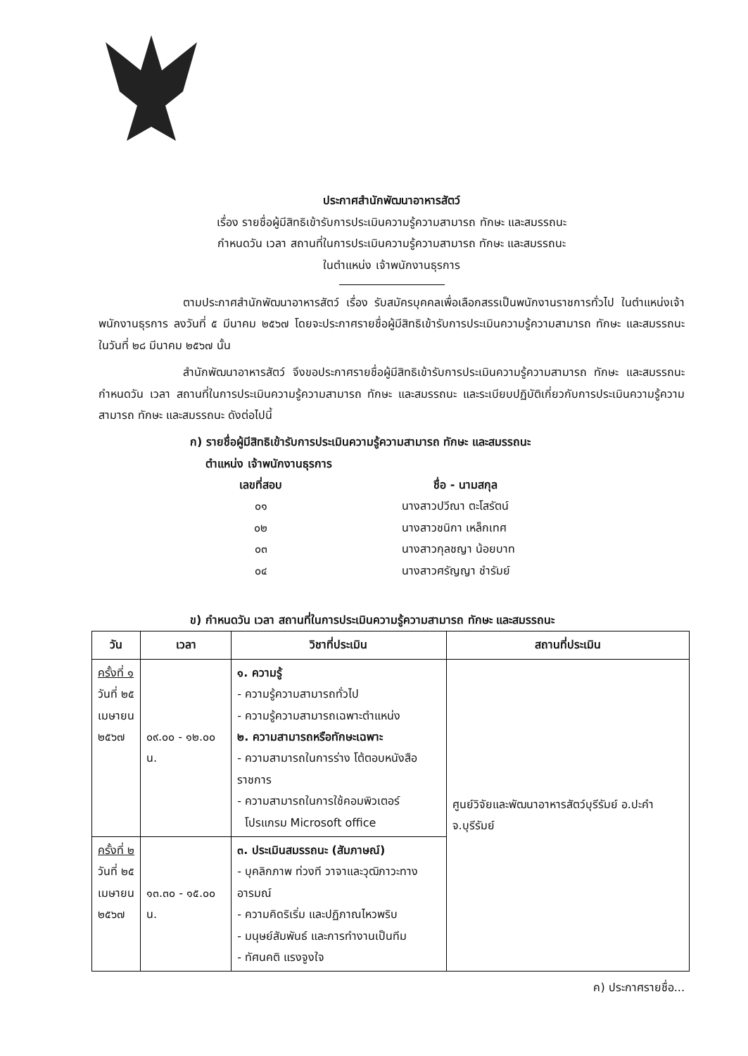ประกาศสำนักพัฒนาอาหารสัตว์
เรื่อง รายชื่อผู้มีสิทธิเข้ารับการประเมินความรู้ความสามารถ ทักษะ และสมรรถนะ
กำหนดวัน เวลา สถานที่ในการประเมินความรู้ความสามารถ ทักษะ และสมรรถนะ
ในตำแหน่ง เจ้าพนักงานธุรการ
ตามประกาศสำนักพัฒนาอาหารสัตว์ เรื่อง รับสมัครบุคคลเพื่อเลือกสรรเป็นพนักงานราชการทั่วไป ในตำแหน่งเจ้าพนักงานธุรการ ลงวันที่ ๕ มีนาคม ๒๕๖๗ โดยจะประกาศรายชื่อผู้มีสิทธิเข้ารับการประเมินความรู้ความสามารถ ทักษะ และสมรรถนะ ในวันที่ ๒๘ มีนาคม ๒๕๖๗ นั้น
สำนักพัฒนาอาหารสัตว์ จึงขอประกาศรายชื่อผู้มีสิทธิเข้ารับการประเมินความรู้ความสามารถ ทักษะ และสมรรถนะ กำหนดวัน เวลา สถานที่ในการประเมินความรู้ความสามารถ ทักษะ และสมรรถนะ และระเบียบปฏิบัติเกี่ยวกับการประเมินความรู้ความสามารถ ทักษะ และสมรรถนะ ดังต่อไปนี้
ก) รายชื่อผู้มีสิทธิเข้ารับการประเมินความรู้ความสามารถ ทักษะ และสมรรถนะ
ตำแหน่ง เจ้าพนักงานธุรการ
| เลขที่สอบ | ชื่อ - นามสกุล |
| --- | --- |
| ๐๑ | นางสาวปวีณา ตะโสรัตน์ |
| ๐๒ | นางสาวชนิกา เหล็กเทศ |
| ๐๓ | นางสาวกุลชญา น้อยบาท |
| ๐๔ | นางสาวศรัญญา ชำรัมย์ |
ข) กำหนดวัน เวลา สถานที่ในการประเมินความรู้ความสามารถ ทักษะ และสมรรถนะ
| วัน | เวลา | วิชาที่ประเมิน | สถานที่ประเมิน |
| --- | --- | --- | --- |
| ครั้งที่ ๑ วันที่ ๒๕ เมษายน ๒๕๖๗ | ๐๙.๐๐ - ๑๒.๐๐ น. | ๑. ความรู้ - ความรู้ความสามารถทั่วไป - ความรู้ความสามารถเฉพาะตำแหน่ง ๒. ความสามารถหรือทักษะเฉพาะ - ความสามารถในการร่าง โต้ตอบหนังสือราชการ - ความสามารถในการใช้คอมพิวเตอร์ โปรแกรม Microsoft office | ศูนย์วิจัยและพัฒนาอาหารสัตว์บุรีรัมย์ อ.ปะคำ จ.บุรีรัมย์ |
| ครั้งที่ ๒ วันที่ ๒๕ เมษายน ๒๕๖๗ | ๑๓.๓๐ - ๑๕.๐๐ น. | ๓. ประเมินสมรรถนะ (สัมภาษณ์) - บุคลิกภาพ ท่วงที วาจาและวุฒิภาวะทางอารมณ์ - ความคิดริเริ่ม และปฏิภาณไหวพริบ - มนุษย์สัมพันธ์ และการทำงานเป็นทีม - ทัศนคติ แรงจูงใจ | |
ค) ประกาศรายชื่อ...